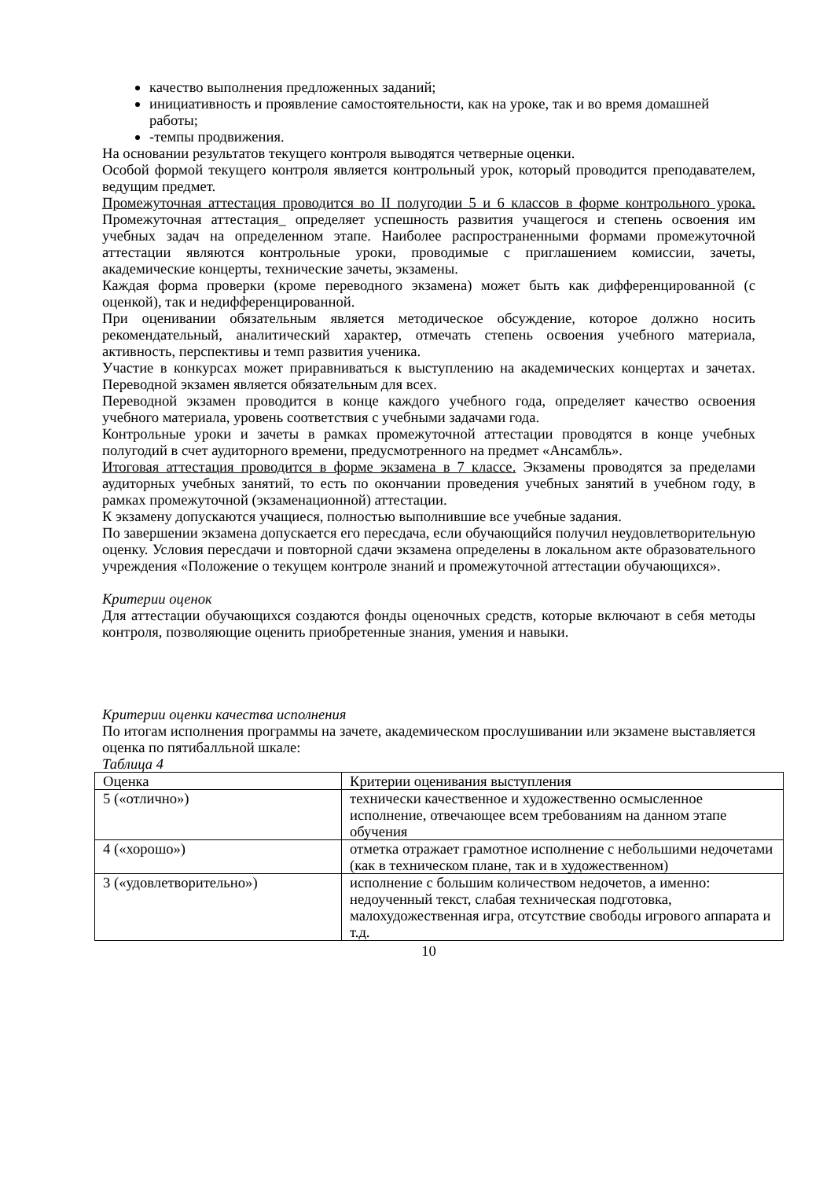качество выполнения предложенных заданий;
инициативность и проявление самостоятельности, как на уроке, так и во время домашней работы;
-темпы продвижения.
На основании результатов текущего контроля выводятся четверные оценки.
Особой формой текущего контроля является контрольный урок, который проводится преподавателем, ведущим предмет.
Промежуточная аттестация проводится во II полугодии 5 и 6 классов в форме контрольного урока. Промежуточная аттестация_ определяет успешность развития учащегося и степень освоения им учебных задач на определенном этапе. Наиболее распространенными формами промежуточной аттестации являются контрольные уроки, проводимые с приглашением комиссии, зачеты, академические концерты, технические зачеты, экзамены.
Каждая форма проверки (кроме переводного экзамена) может быть как дифференцированной (с оценкой), так и недифференцированной.
При оценивании обязательным является методическое обсуждение, которое должно носить рекомендательный, аналитический характер, отмечать степень освоения учебного материала, активность, перспективы и темп развития ученика.
Участие в конкурсах может приравниваться к выступлению на академических концертах и зачетах. Переводной экзамен является обязательным для всех.
Переводной экзамен проводится в конце каждого учебного года, определяет качество освоения учебного материала, уровень соответствия с учебными задачами года.
Контрольные уроки и зачеты в рамках промежуточной аттестации проводятся в конце учебных полугодий в счет аудиторного времени, предусмотренного на предмет «Ансамбль».
Итоговая аттестация проводится в форме экзамена в 7 классе. Экзамены проводятся за пределами аудиторных учебных занятий, то есть по окончании проведения учебных занятий в учебном году, в рамках промежуточной (экзаменационной) аттестации.
К экзамену допускаются учащиеся, полностью выполнившие все учебные задания.
По завершении экзамена допускается его пересдача, если обучающийся получил неудовлетворительную оценку. Условия пересдачи и повторной сдачи экзамена определены в локальном акте образовательного учреждения «Положение о текущем контроле знаний и промежуточной аттестации обучающихся».
Критерии оценок
Для аттестации обучающихся создаются фонды оценочных средств, которые включают в себя методы контроля, позволяющие оценить приобретенные знания, умения и навыки.
Критерии оценки качества исполнения
По итогам исполнения программы на зачете, академическом прослушивании или экзамене выставляется оценка по пятибалльной шкале:
Таблица 4
| Оценка | Критерии оценивания выступления |
| 5 («отлично») | технически качественное и художественно осмысленное исполнение, отвечающее всем требованиям на данном этапе обучения |
| 4 («хорошо») | отметка отражает грамотное исполнение с небольшими недочетами (как в техническом плане, так и в художественном) |
| 3 («удовлетворительно») | исполнение с большим количеством недочетов, а именно: недоученный текст, слабая техническая подготовка, малохудожественная игра, отсутствие свободы игрового аппарата и т.д. |
10